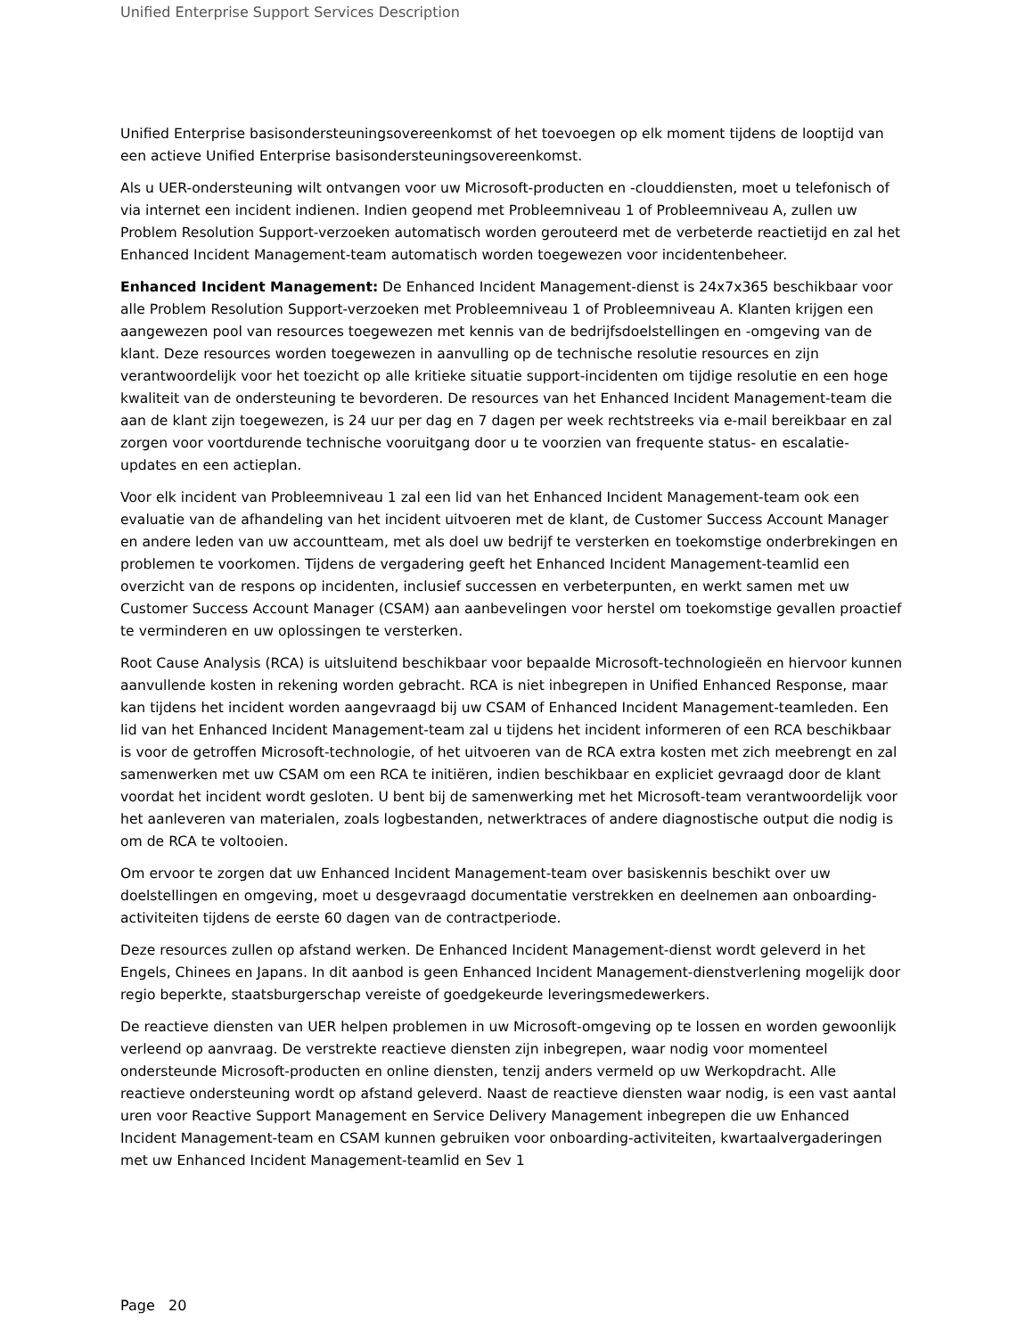Unified Enterprise Support Services Description
Unified Enterprise basisondersteuningsovereenkomst of het toevoegen op elk moment tijdens de looptijd van een actieve Unified Enterprise basisondersteuningsovereenkomst.
Als u UER-ondersteuning wilt ontvangen voor uw Microsoft-producten en -clouddiensten, moet u telefonisch of via internet een incident indienen. Indien geopend met Probleemniveau 1 of Probleemniveau A, zullen uw Problem Resolution Support-verzoeken automatisch worden gerouteerd met de verbeterde reactietijd en zal het Enhanced Incident Management-team automatisch worden toegewezen voor incidentenbeheer.
Enhanced Incident Management: De Enhanced Incident Management-dienst is 24x7x365 beschikbaar voor alle Problem Resolution Support-verzoeken met Probleemniveau 1 of Probleemniveau A. Klanten krijgen een aangewezen pool van resources toegewezen met kennis van de bedrijfsdoelstellingen en -omgeving van de klant. Deze resources worden toegewezen in aanvulling op de technische resolutie resources en zijn verantwoordelijk voor het toezicht op alle kritieke situatie support-incidenten om tijdige resolutie en een hoge kwaliteit van de ondersteuning te bevorderen. De resources van het Enhanced Incident Management-team die aan de klant zijn toegewezen, is 24 uur per dag en 7 dagen per week rechtstreeks via e-mail bereikbaar en zal zorgen voor voortdurende technische vooruitgang door u te voorzien van frequente status- en escalatie-updates en een actieplan.
Voor elk incident van Probleemniveau 1 zal een lid van het Enhanced Incident Management-team ook een evaluatie van de afhandeling van het incident uitvoeren met de klant, de Customer Success Account Manager en andere leden van uw accountteam, met als doel uw bedrijf te versterken en toekomstige onderbrekingen en problemen te voorkomen. Tijdens de vergadering geeft het Enhanced Incident Management-teamlid een overzicht van de respons op incidenten, inclusief successen en verbeterpunten, en werkt samen met uw Customer Success Account Manager (CSAM) aan aanbevelingen voor herstel om toekomstige gevallen proactief te verminderen en uw oplossingen te versterken.
Root Cause Analysis (RCA) is uitsluitend beschikbaar voor bepaalde Microsoft-technologieën en hiervoor kunnen aanvullende kosten in rekening worden gebracht. RCA is niet inbegrepen in Unified Enhanced Response, maar kan tijdens het incident worden aangevraagd bij uw CSAM of Enhanced Incident Management-teamleden. Een lid van het Enhanced Incident Management-team zal u tijdens het incident informeren of een RCA beschikbaar is voor de getroffen Microsoft-technologie, of het uitvoeren van de RCA extra kosten met zich meebrengt en zal samenwerken met uw CSAM om een RCA te initiëren, indien beschikbaar en expliciet gevraagd door de klant voordat het incident wordt gesloten. U bent bij de samenwerking met het Microsoft-team verantwoordelijk voor het aanleveren van materialen, zoals logbestanden, netwerktraces of andere diagnostische output die nodig is om de RCA te voltooien.
Om ervoor te zorgen dat uw Enhanced Incident Management-team over basiskennis beschikt over uw doelstellingen en omgeving, moet u desgevraagd documentatie verstrekken en deelnemen aan onboarding-activiteiten tijdens de eerste 60 dagen van de contractperiode.
Deze resources zullen op afstand werken. De Enhanced Incident Management-dienst wordt geleverd in het Engels, Chinees en Japans. In dit aanbod is geen Enhanced Incident Management-dienstverlening mogelijk door regio beperkte, staatsburgerschap vereiste of goedgekeurde leveringsmedewerkers.
De reactieve diensten van UER helpen problemen in uw Microsoft-omgeving op te lossen en worden gewoonlijk verleend op aanvraag. De verstrekte reactieve diensten zijn inbegrepen, waar nodig voor momenteel ondersteunde Microsoft-producten en online diensten, tenzij anders vermeld op uw Werkopdracht. Alle reactieve ondersteuning wordt op afstand geleverd. Naast de reactieve diensten waar nodig, is een vast aantal uren voor Reactive Support Management en Service Delivery Management inbegrepen die uw Enhanced Incident Management-team en CSAM kunnen gebruiken voor onboarding-activiteiten, kwartaalvergaderingen met uw Enhanced Incident Management-teamlid en Sev 1
Page 20